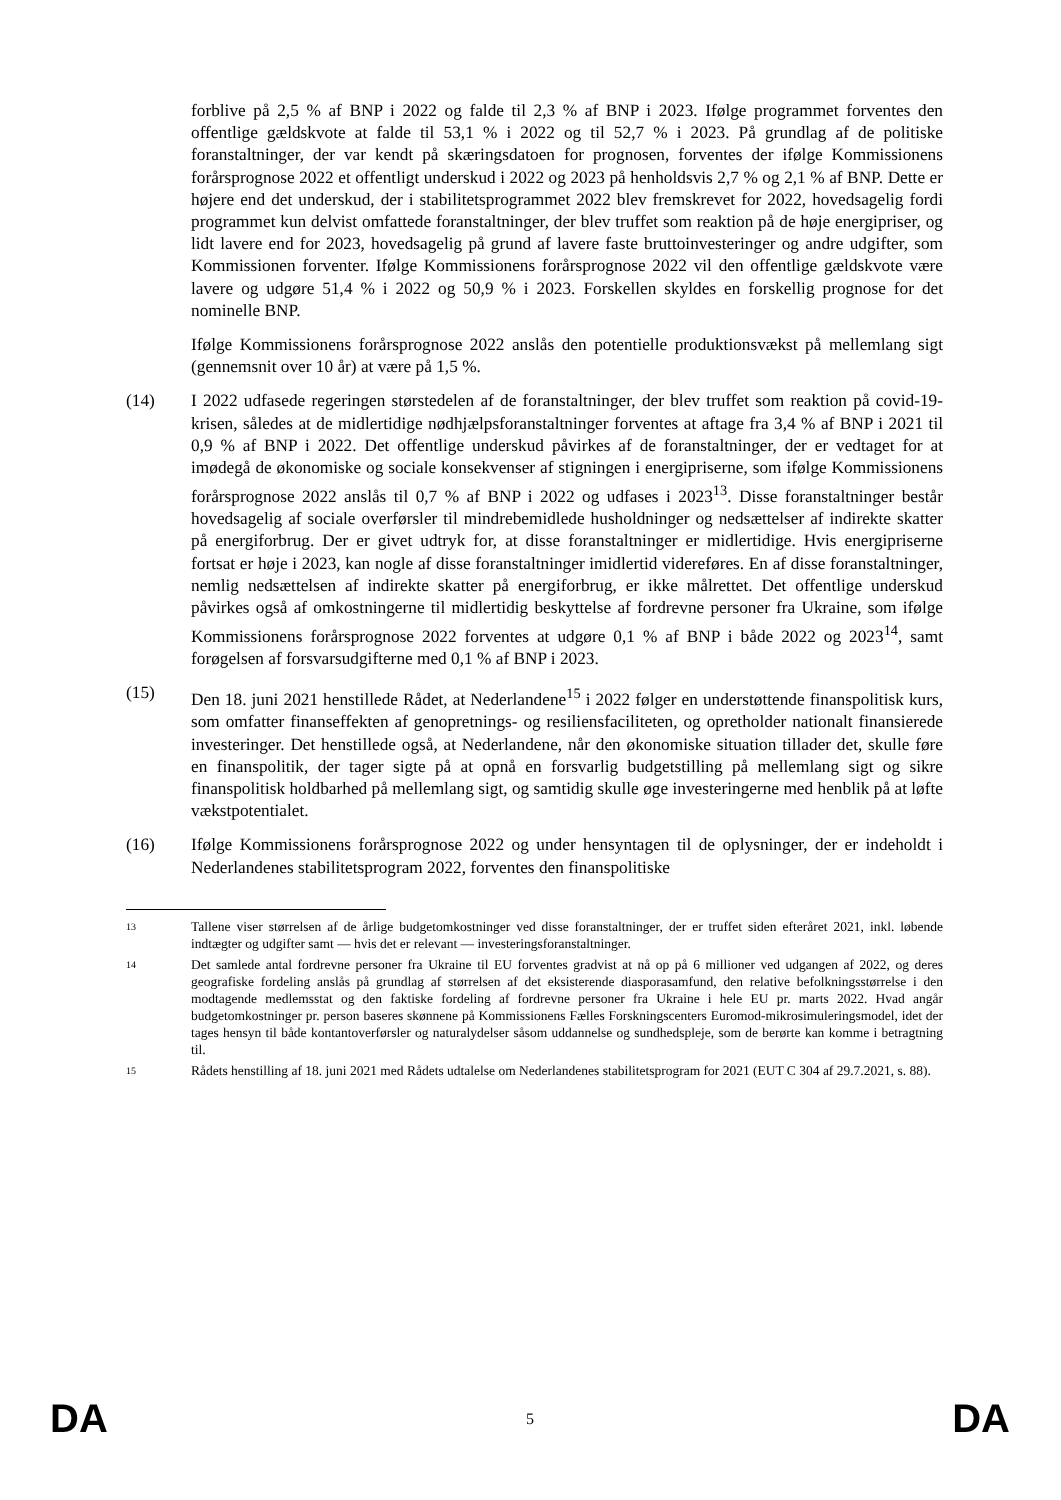forblive på 2,5 % af BNP i 2022 og falde til 2,3 % af BNP i 2023. Ifølge programmet forventes den offentlige gældskvote at falde til 53,1 % i 2022 og til 52,7 % i 2023. På grundlag af de politiske foranstaltninger, der var kendt på skæringsdatoen for prognosen, forventes der ifølge Kommissionens forårsprognose 2022 et offentligt underskud i 2022 og 2023 på henholdsvis 2,7 % og 2,1 % af BNP. Dette er højere end det underskud, der i stabilitetsprogrammet 2022 blev fremskrevet for 2022, hovedsagelig fordi programmet kun delvist omfattede foranstaltninger, der blev truffet som reaktion på de høje energipriser, og lidt lavere end for 2023, hovedsagelig på grund af lavere faste bruttoinvesteringer og andre udgifter, som Kommissionen forventer. Ifølge Kommissionens forårsprognose 2022 vil den offentlige gældskvote være lavere og udgøre 51,4 % i 2022 og 50,9 % i 2023. Forskellen skyldes en forskellig prognose for det nominelle BNP.
Ifølge Kommissionens forårsprognose 2022 anslås den potentielle produktionsvækst på mellemlang sigt (gennemsnit over 10 år) at være på 1,5 %.
(14) I 2022 udfasede regeringen størstedelen af de foranstaltninger, der blev truffet som reaktion på covid-19-krisen, således at de midlertidige nødhjælpsforanstaltninger forventes at aftage fra 3,4 % af BNP i 2021 til 0,9 % af BNP i 2022. Det offentlige underskud påvirkes af de foranstaltninger, der er vedtaget for at imødegå de økonomiske og sociale konsekvenser af stigningen i energipriserne, som ifølge Kommissionens forårsprognose 2022 anslås til 0,7 % af BNP i 2022 og udfases i 2023<sup>13</sup>. Disse foranstaltninger består hovedsagelig af sociale overførsler til mindrebemidlede husholdninger og nedsættelser af indirekte skatter på energiforbrug. Der er givet udtryk for, at disse foranstaltninger er midlertidige. Hvis energipriserne fortsat er høje i 2023, kan nogle af disse foranstaltninger imidlertid videreføres. En af disse foranstaltninger, nemlig nedsættelsen af indirekte skatter på energiforbrug, er ikke målrettet. Det offentlige underskud påvirkes også af omkostningerne til midlertidig beskyttelse af fordrevne personer fra Ukraine, som ifølge Kommissionens forårsprognose 2022 forventes at udgøre 0,1 % af BNP i både 2022 og 2023<sup>14</sup>, samt forøgelsen af forsvarsudgifterne med 0,1 % af BNP i 2023.
(15) Den 18. juni 2021 henstillede Rådet, at Nederlandene<sup>15</sup> i 2022 følger en understøttende finanspolitisk kurs, som omfatter finanseffekten af genopretnings- og resiliensfaciliteten, og opretholder nationalt finansierede investeringer. Det henstillede også, at Nederlandene, når den økonomiske situation tillader det, skulle føre en finanspolitik, der tager sigte på at opnå en forsvarlig budgetstilling på mellemlang sigt og sikre finanspolitisk holdbarhed på mellemlang sigt, og samtidig skulle øge investeringerne med henblik på at løfte vækstpotentialet.
(16) Ifølge Kommissionens forårsprognose 2022 og under hensyntagen til de oplysninger, der er indeholdt i Nederlandenes stabilitetsprogram 2022, forventes den finanspolitiske
13
Tallene viser størrelsen af de årlige budgetomkostninger ved disse foranstaltninger, der er truffet siden efteråret 2021, inkl. løbende indtægter og udgifter samt — hvis det er relevant — investeringsforanstaltninger.
14
Det samlede antal fordrevne personer fra Ukraine til EU forventes gradvist at nå op på 6 millioner ved udgangen af 2022, og deres geografiske fordeling anslås på grundlag af størrelsen af det eksisterende diasporasamfund, den relative befolkningsstørrelse i den modtagende medlemsstat og den faktiske fordeling af fordrevne personer fra Ukraine i hele EU pr. marts 2022. Hvad angår budgetomkostninger pr. person baseres skønnene på Kommissionens Fælles Forskningscenters Euromod-mikrosimuleringsmodel, idet der tages hensyn til både kontantoverførsler og naturalydelser såsom uddannelse og sundhedspleje, som de berørte kan komme i betragtning til.
15
Rådets henstilling af 18. juni 2021 med Rådets udtalelse om Nederlandenes stabilitetsprogram for 2021 (EUT C 304 af 29.7.2021, s. 88).
DA 5 DA